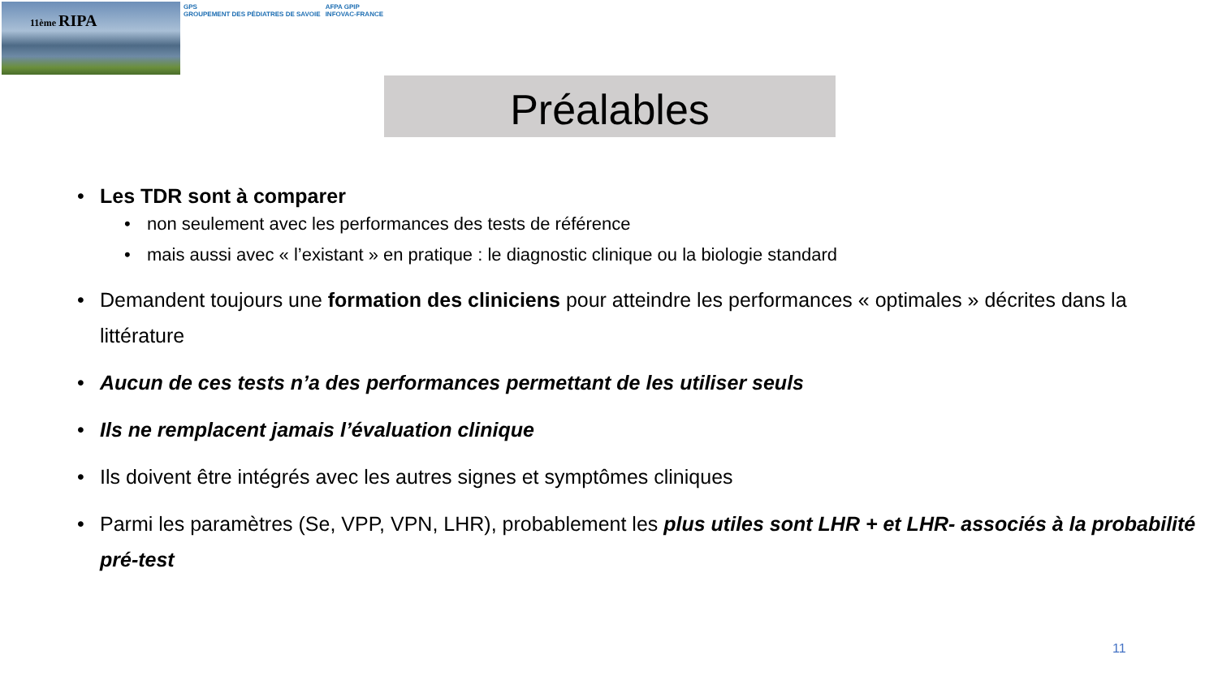11ème RIPA
GPS
GROUPEMENT DES PÉDIATRES DE SAVOIE
AFPA GPIP
INFOVAC-FRANCE
Préalables
Les TDR sont à comparer
non seulement avec les performances des tests de référence
mais aussi avec « l’existant » en pratique : le diagnostic clinique ou la biologie standard
Demandent toujours une formation des cliniciens pour atteindre les performances « optimales » décrites dans la littérature
Aucun de ces tests n’a des performances permettant de les utiliser seuls
Ils ne remplacent jamais l’évaluation clinique
Ils doivent être intégrés avec les autres signes et symptômes cliniques
Parmi les paramètres (Se, VPP, VPN, LHR), probablement les plus utiles sont LHR + et LHR- associés à la probabilité pré-test
11